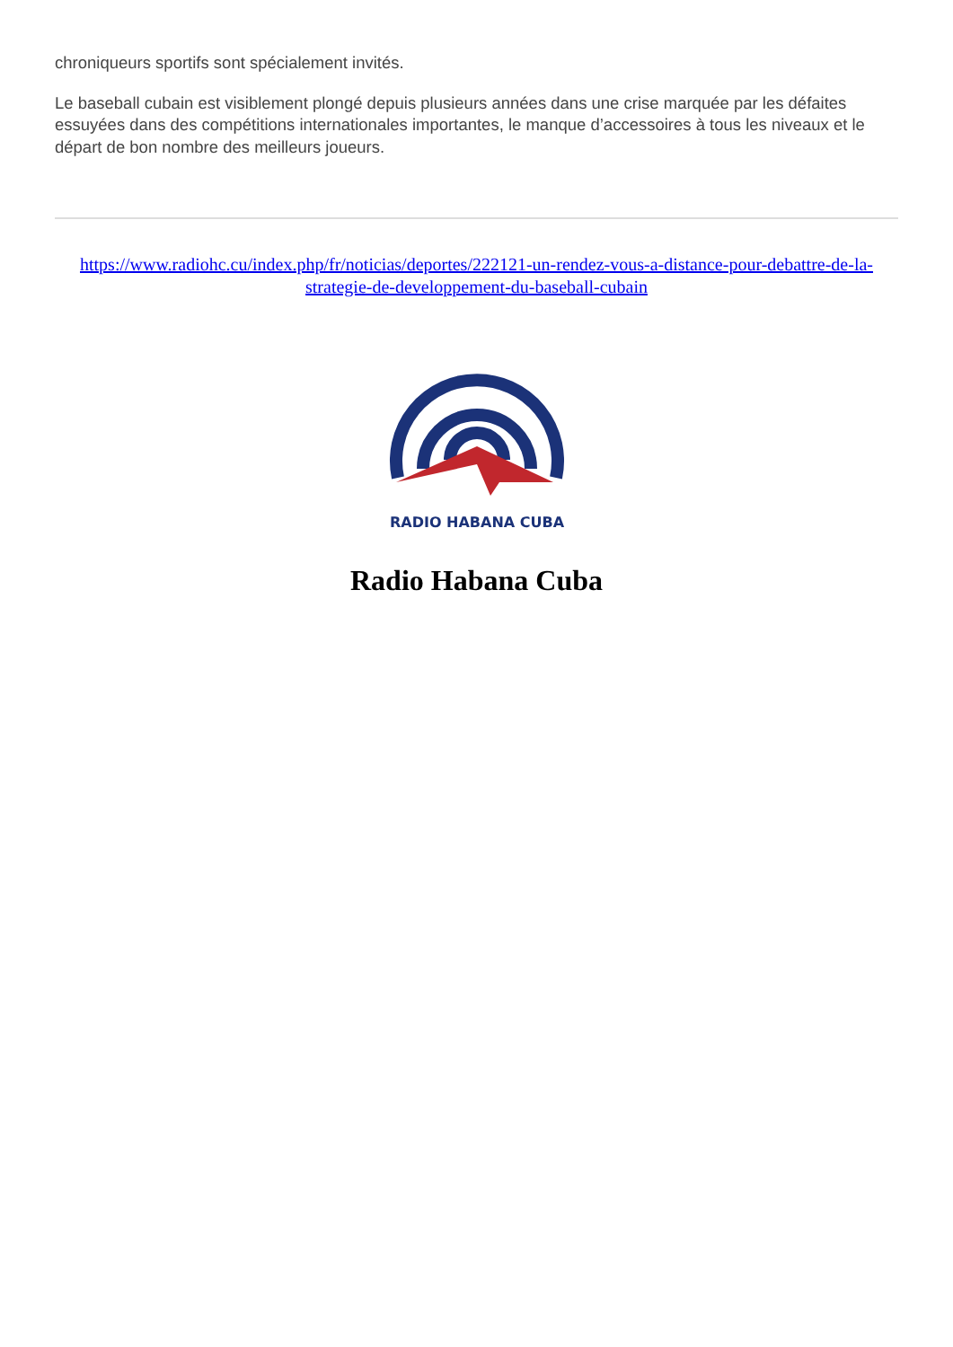chroniqueurs sportifs sont spécialement invités.
Le baseball cubain est visiblement plongé depuis plusieurs années dans une crise marquée par les défaites essuyées dans des compétitions internationales importantes, le manque d’accessoires à tous les niveaux et le départ de bon nombre des meilleurs joueurs.
https://www.radiohc.cu/index.php/fr/noticias/deportes/222121-un-rendez-vous-a-distance-pour-debattre-de-la-strategie-de-developpement-du-baseball-cubain
RADIO HABANA CUBA
Radio Habana Cuba